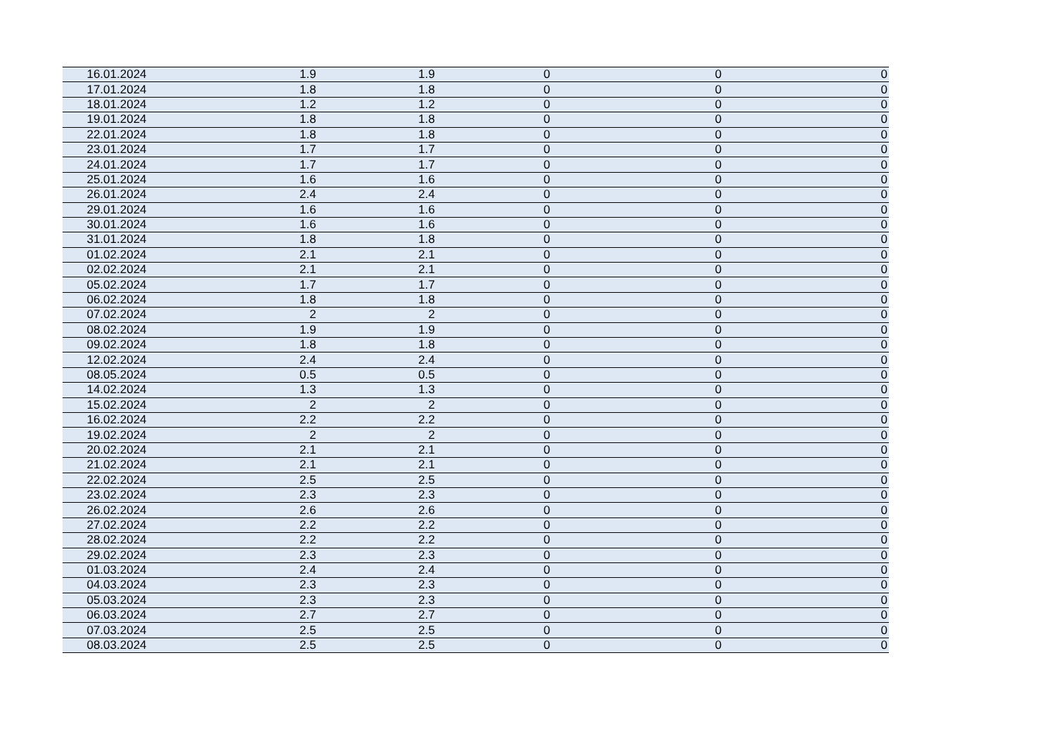| 16.01.2024 | 1.9 | 1.9 | 0 | 0 | 0 |
| 17.01.2024 | 1.8 | 1.8 | 0 | 0 | 0 |
| 18.01.2024 | 1.2 | 1.2 | 0 | 0 | 0 |
| 19.01.2024 | 1.8 | 1.8 | 0 | 0 | 0 |
| 22.01.2024 | 1.8 | 1.8 | 0 | 0 | 0 |
| 23.01.2024 | 1.7 | 1.7 | 0 | 0 | 0 |
| 24.01.2024 | 1.7 | 1.7 | 0 | 0 | 0 |
| 25.01.2024 | 1.6 | 1.6 | 0 | 0 | 0 |
| 26.01.2024 | 2.4 | 2.4 | 0 | 0 | 0 |
| 29.01.2024 | 1.6 | 1.6 | 0 | 0 | 0 |
| 30.01.2024 | 1.6 | 1.6 | 0 | 0 | 0 |
| 31.01.2024 | 1.8 | 1.8 | 0 | 0 | 0 |
| 01.02.2024 | 2.1 | 2.1 | 0 | 0 | 0 |
| 02.02.2024 | 2.1 | 2.1 | 0 | 0 | 0 |
| 05.02.2024 | 1.7 | 1.7 | 0 | 0 | 0 |
| 06.02.2024 | 1.8 | 1.8 | 0 | 0 | 0 |
| 07.02.2024 | 2 | 2 | 0 | 0 | 0 |
| 08.02.2024 | 1.9 | 1.9 | 0 | 0 | 0 |
| 09.02.2024 | 1.8 | 1.8 | 0 | 0 | 0 |
| 12.02.2024 | 2.4 | 2.4 | 0 | 0 | 0 |
| 08.05.2024 | 0.5 | 0.5 | 0 | 0 | 0 |
| 14.02.2024 | 1.3 | 1.3 | 0 | 0 | 0 |
| 15.02.2024 | 2 | 2 | 0 | 0 | 0 |
| 16.02.2024 | 2.2 | 2.2 | 0 | 0 | 0 |
| 19.02.2024 | 2 | 2 | 0 | 0 | 0 |
| 20.02.2024 | 2.1 | 2.1 | 0 | 0 | 0 |
| 21.02.2024 | 2.1 | 2.1 | 0 | 0 | 0 |
| 22.02.2024 | 2.5 | 2.5 | 0 | 0 | 0 |
| 23.02.2024 | 2.3 | 2.3 | 0 | 0 | 0 |
| 26.02.2024 | 2.6 | 2.6 | 0 | 0 | 0 |
| 27.02.2024 | 2.2 | 2.2 | 0 | 0 | 0 |
| 28.02.2024 | 2.2 | 2.2 | 0 | 0 | 0 |
| 29.02.2024 | 2.3 | 2.3 | 0 | 0 | 0 |
| 01.03.2024 | 2.4 | 2.4 | 0 | 0 | 0 |
| 04.03.2024 | 2.3 | 2.3 | 0 | 0 | 0 |
| 05.03.2024 | 2.3 | 2.3 | 0 | 0 | 0 |
| 06.03.2024 | 2.7 | 2.7 | 0 | 0 | 0 |
| 07.03.2024 | 2.5 | 2.5 | 0 | 0 | 0 |
| 08.03.2024 | 2.5 | 2.5 | 0 | 0 | 0 |